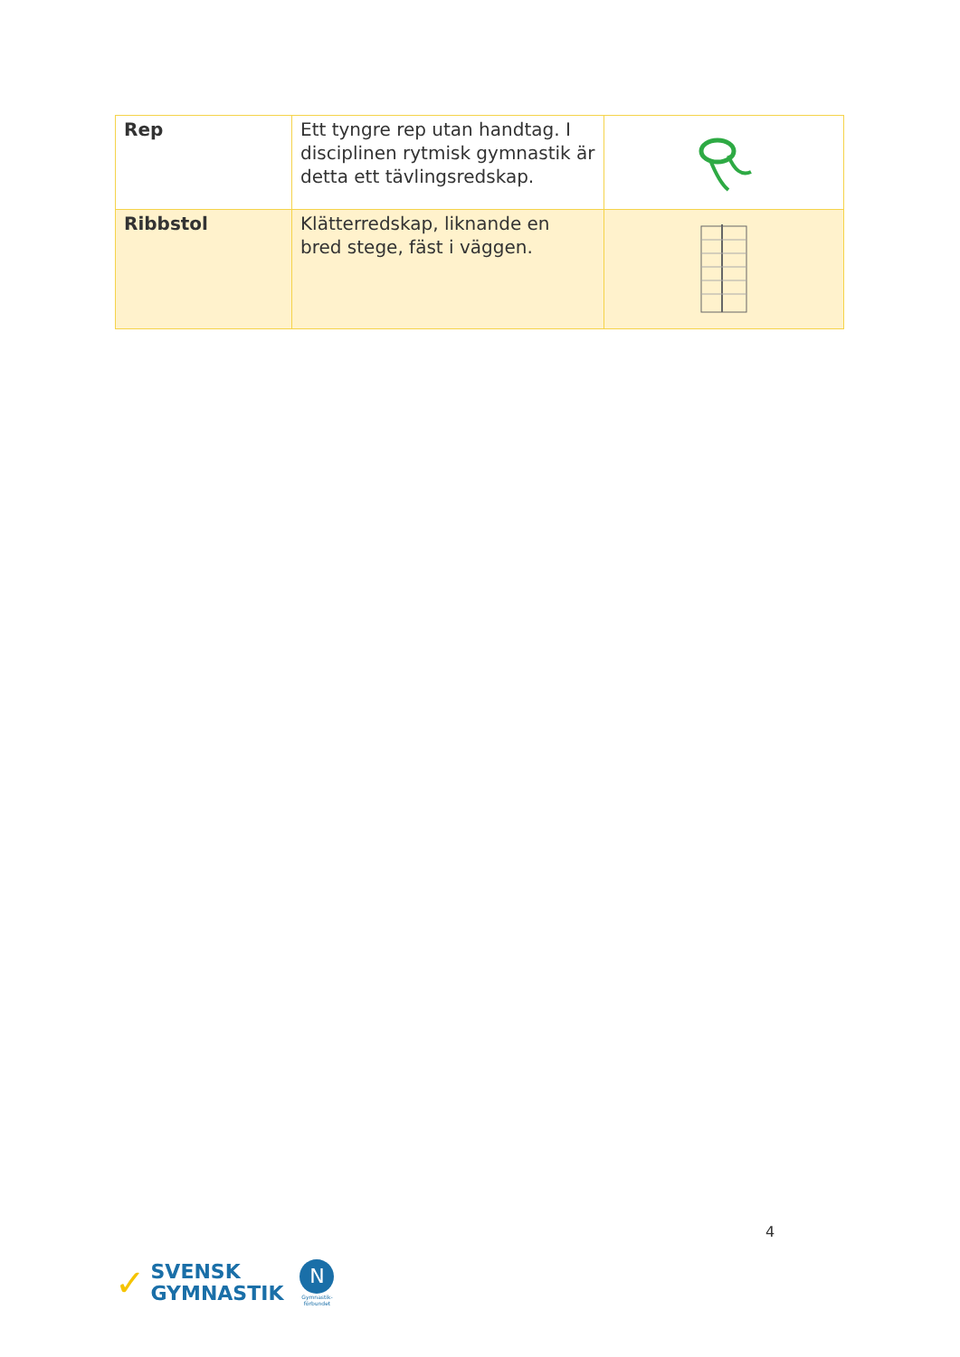| Rep | Ett tyngre rep utan handtag. I disciplinen rytmisk gymnastik är detta ett tävlingsredskap. | |
| Ribbstol | Klätterredskap, liknande en bred stege, fäst i väggen. | |
4
✓
SVENSK
GYMNASTIK
N
Gymnastik-
förbundet